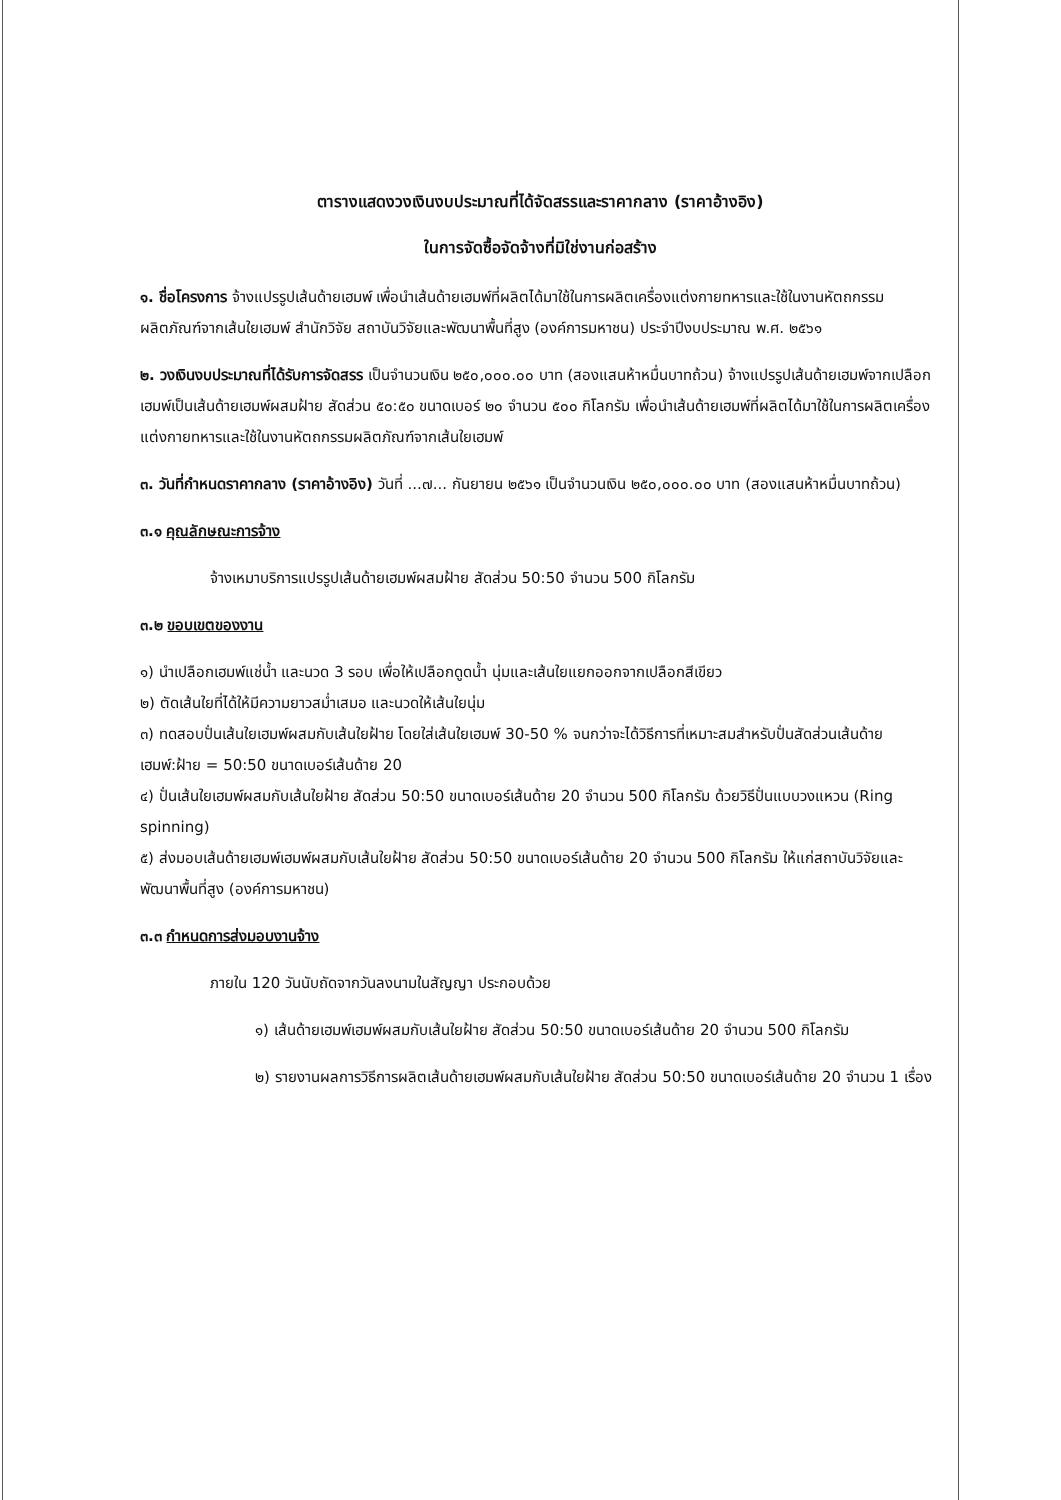ตารางแสดงวงเงินงบประมาณที่ได้จัดสรรและราคากลาง (ราคาอ้างอิง)
ในการจัดซื้อจัดจ้างที่มิใช่งานก่อสร้าง
๑. ชื่อโครงการ จ้างแปรรูปเส้นด้ายเฮมพ์ เพื่อนำเส้นด้ายเฮมพ์ที่ผลิตได้มาใช้ในการผลิตเครื่องแต่งกายทหารและใช้ในงานหัตถกรรมผลิตภัณฑ์จากเส้นใยเฮมพ์ สำนักวิจัย สถาบันวิจัยและพัฒนาพื้นที่สูง (องค์การมหาชน) ประจำปีงบประมาณ พ.ศ. ๒๕๖๑
๒. วงเงินงบประมาณที่ได้รับการจัดสรร เป็นจำนวนเงิน ๒๕๐,๐๐๐.๐๐ บาท (สองแสนห้าหมื่นบาทถ้วน) จ้างแปรรูปเส้นด้ายเฮมพ์จากเปลือกเฮมพ์เป็นเส้นด้ายเฮมพ์ผสมฝ้าย สัดส่วน ๕๐:๕๐ ขนาดเบอร์ ๒๐ จำนวน ๕๐๐ กิโลกรัม เพื่อนำเส้นด้ายเฮมพ์ที่ผลิตได้มาใช้ในการผลิตเครื่องแต่งกายทหารและใช้ในงานหัตถกรรมผลิตภัณฑ์จากเส้นใยเฮมพ์
๓. วันที่กำหนดราคากลาง (ราคาอ้างอิง) วันที่ ...๗... กันยายน ๒๕๖๑ เป็นจำนวนเงิน ๒๕๐,๐๐๐.๐๐ บาท (สองแสนห้าหมื่นบาทถ้วน)
๓.๑ คุณลักษณะการจ้าง
จ้างเหมาบริการแปรรูปเส้นด้ายเฮมพ์ผสมฝ้าย สัดส่วน 50:50 จำนวน 500 กิโลกรัม
๓.๒ ขอบเขตของงาน
๑) นำเปลือกเฮมพ์แช่น้ำ และนวด 3 รอบ เพื่อให้เปลือกดูดน้ำ นุ่มและเส้นใยแยกออกจากเปลือกสีเขียว
๒) ตัดเส้นใยที่ได้ให้มีความยาวสม่ำเสมอ และนวดให้เส้นใยนุ่ม
๓) ทดสอบปั่นเส้นใยเฮมพ์ผสมกับเส้นใยฝ้าย โดยใส่เส้นใยเฮมพ์ 30-50 % จนกว่าจะได้วิธีการที่เหมาะสมสำหรับปั่นสัดส่วนเส้นด้าย เฮมพ์:ฝ้าย = 50:50 ขนาดเบอร์เส้นด้าย 20
๔) ปั่นเส้นใยเฮมพ์ผสมกับเส้นใยฝ้าย สัดส่วน 50:50 ขนาดเบอร์เส้นด้าย 20 จำนวน 500 กิโลกรัม ด้วยวิธีปั่นแบบวงแหวน (Ring spinning)
๕) ส่งมอบเส้นด้ายเฮมพ์เฮมพ์ผสมกับเส้นใยฝ้าย สัดส่วน 50:50 ขนาดเบอร์เส้นด้าย 20 จำนวน 500 กิโลกรัม ให้แก่สถาบันวิจัยและพัฒนาพื้นที่สูง (องค์การมหาชน)
๓.๓ กำหนดการส่งมอบงานจ้าง
ภายใน 120 วันนับถัดจากวันลงนามในสัญญา ประกอบด้วย
๑) เส้นด้ายเฮมพ์เฮมพ์ผสมกับเส้นใยฝ้าย สัดส่วน 50:50 ขนาดเบอร์เส้นด้าย 20 จำนวน 500 กิโลกรัม
๒) รายงานผลการวิธีการผลิตเส้นด้ายเฮมพ์ผสมกับเส้นใยฝ้าย สัดส่วน 50:50 ขนาดเบอร์เส้นด้าย 20 จำนวน 1 เรื่อง